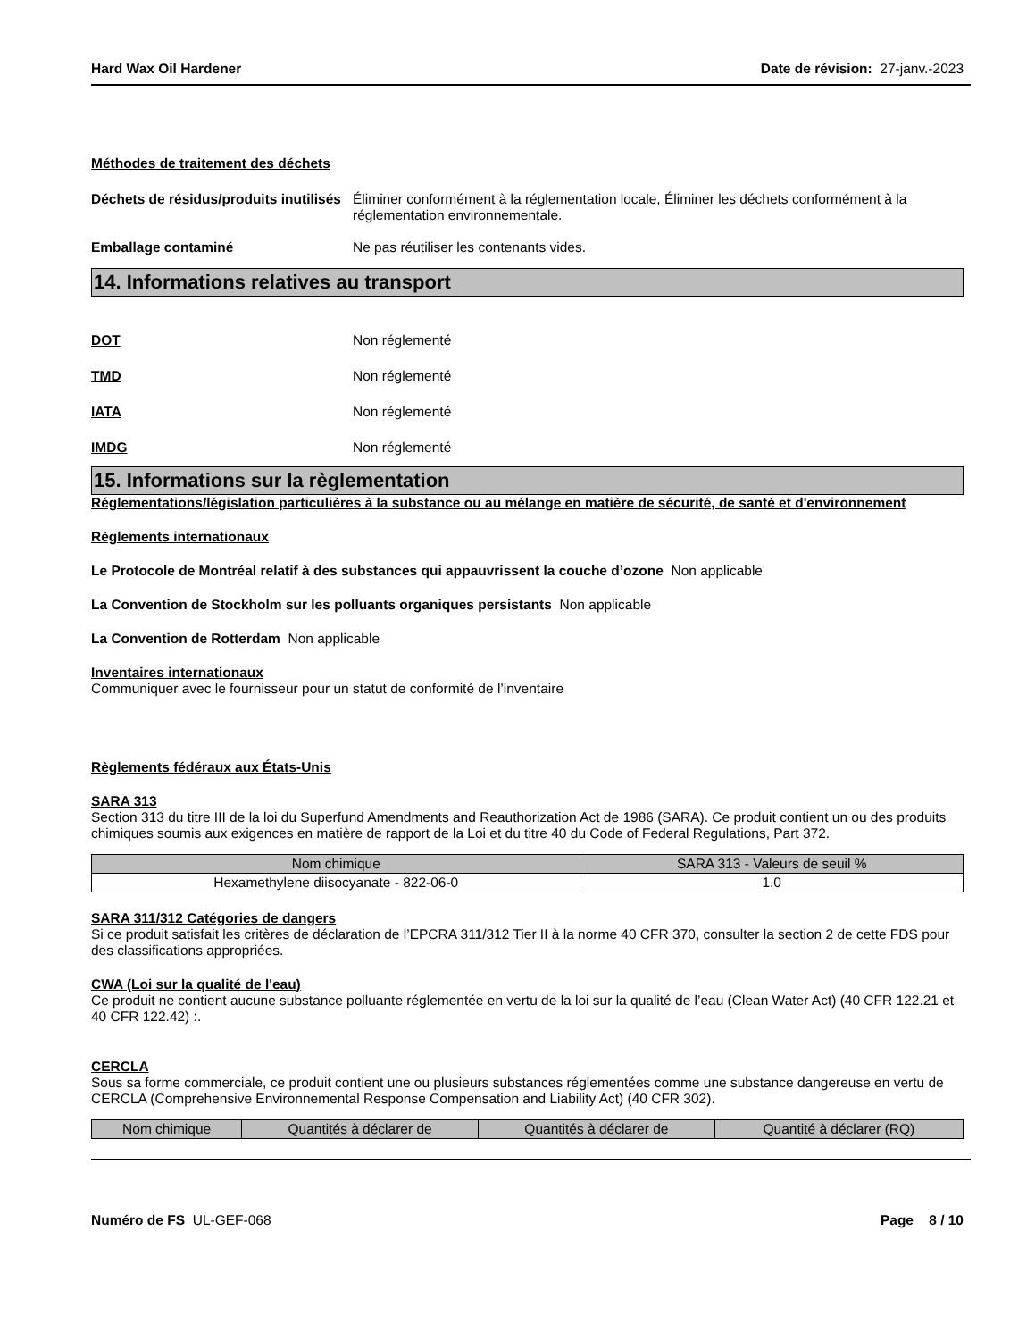Hard Wax Oil Hardener Date de révision: 27-janv.-2023
Méthodes de traitement des déchets
Déchets de résidus/produits inutilisés
Éliminer conformément à la réglementation locale, Éliminer les déchets conformément à la réglementation environnementale.
Emballage contaminé Ne pas réutiliser les contenants vides.
14. Informations relatives au transport
DOT Non réglementé
TMD Non réglementé
IATA Non réglementé
IMDG Non réglementé
15. Informations sur la règlementation
Réglementations/législation particulières à la substance ou au mélange en matière de sécurité, de santé et d'environnement
Règlements internationaux
Le Protocole de Montréal relatif à des substances qui appauvrissent la couche d’ozone Non applicable
La Convention de Stockholm sur les polluants organiques persistants Non applicable
La Convention de Rotterdam Non applicable
Inventaires internationaux
Communiquer avec le fournisseur pour un statut de conformité de l’inventaire
Règlements fédéraux aux États-Unis
SARA 313
Section 313 du titre III de la loi du Superfund Amendments and Reauthorization Act de 1986 (SARA). Ce produit contient un ou des produits chimiques soumis aux exigences en matière de rapport de la Loi et du titre 40 du Code of Federal Regulations, Part 372.
| Nom chimique | SARA 313 - Valeurs de seuil % |
| --- | --- |
| Hexamethylene diisocyanate - 822-06-0 | 1.0 |
SARA 311/312 Catégories de dangers
Si ce produit satisfait les critères de déclaration de l’EPCRA 311/312 Tier II à la norme 40 CFR 370, consulter la section 2 de cette FDS pour des classifications appropriées.
CWA (Loi sur la qualité de l'eau)
Ce produit ne contient aucune substance polluante réglementée en vertu de la loi sur la qualité de l’eau (Clean Water Act) (40 CFR 122.21 et 40 CFR 122.42) :.
CERCLA
Sous sa forme commerciale, ce produit contient une ou plusieurs substances réglementées comme une substance dangereuse en vertu de CERCLA (Comprehensive Environnemental Response Compensation and Liability Act) (40 CFR 302).
| Nom chimique | Quantités à déclarer de | Quantités à déclarer de | Quantité à déclarer (RQ) |
| --- | --- | --- | --- |
Numéro de FS UL-GEF-068 Page 8 / 10